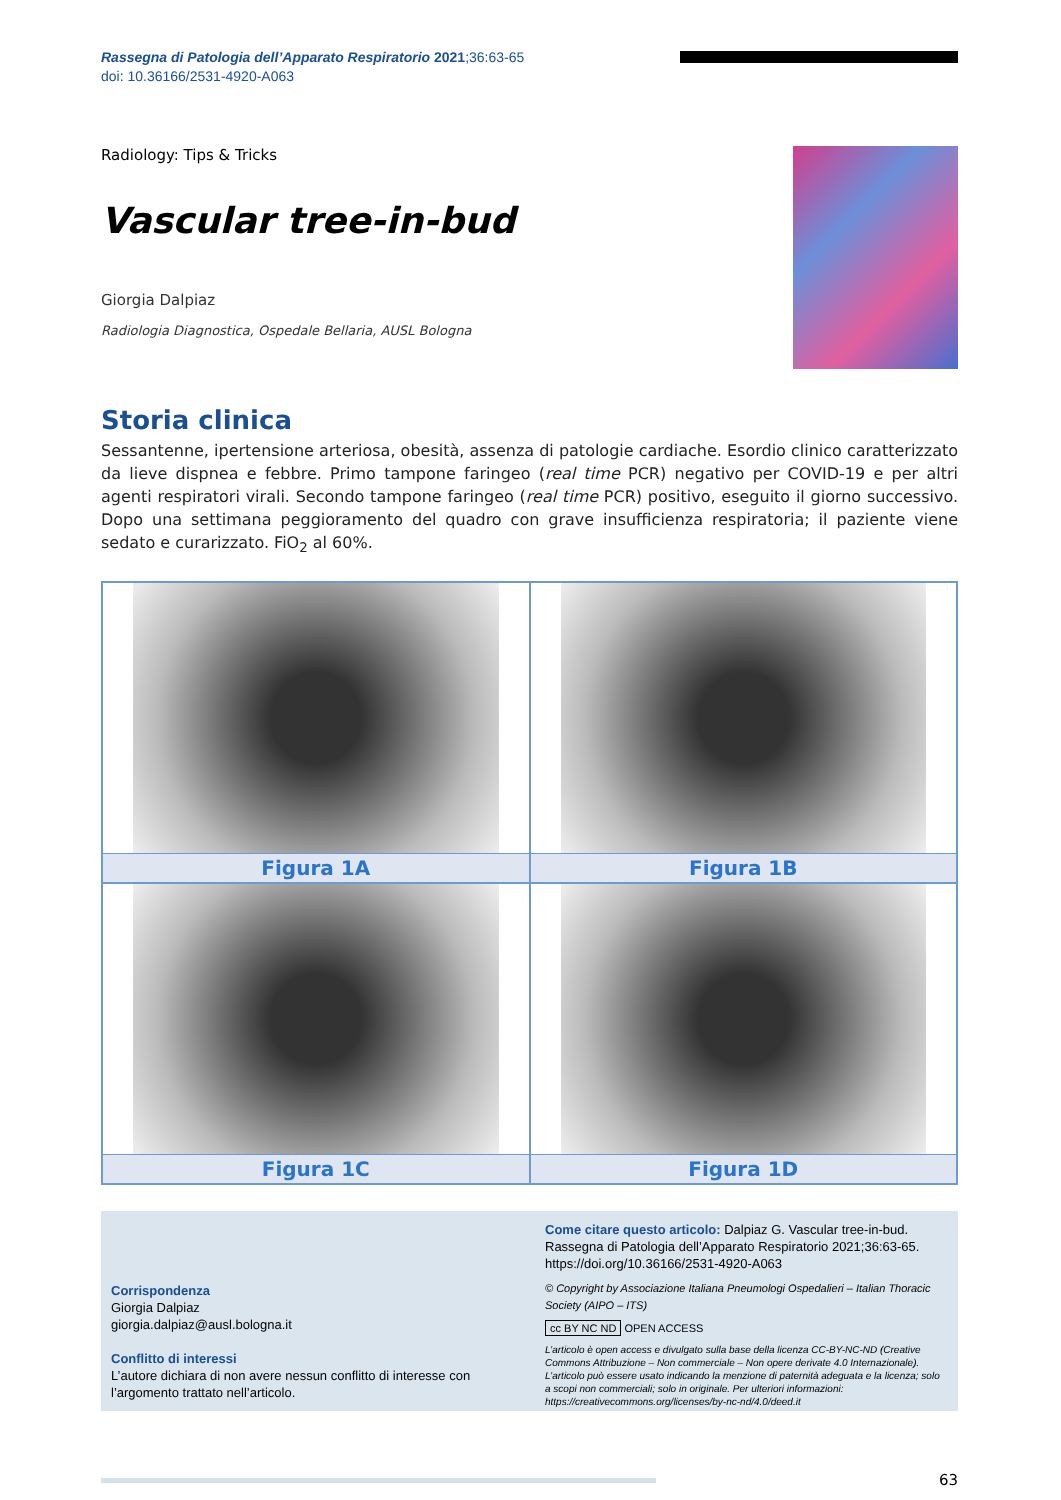Rassegna di Patologia dell’Apparato Respiratorio 2021;36:63-65
doi: 10.36166/2531-4920-A063
Radiology: Tips & Tricks
Vascular tree-in-bud
Giorgia Dalpiaz
Radiologia Diagnostica, Ospedale Bellaria, AUSL Bologna
Storia clinica
Sessantenne, ipertensione arteriosa, obesità, assenza di patologie cardiache. Esordio clinico caratterizzato da lieve dispnea e febbre. Primo tampone faringeo (real time PCR) negativo per COVID-19 e per altri agenti respiratori virali. Secondo tampone faringeo (real time PCR) positivo, eseguito il giorno successivo. Dopo una settimana peggioramento del quadro con grave insufficienza respiratoria; il paziente viene sedato e curarizzato. FiO<sub>2</sub> al 60%.
Figura 1A
Figura 1B
Figura 1C
Figura 1D
Corrispondenza
Giorgia Dalpiaz
giorgia.dalpiaz@ausl.bologna.it
Conflitto di interessi
L’autore dichiara di non avere nessun conflitto di interesse con l’argomento trattato nell’articolo.
Come citare questo articolo: Dalpiaz G. Vascular tree-in-bud. Rassegna di Patologia dell’Apparato Respiratorio 2021;36:63-65. https://doi.org/10.36166/2531-4920-A063
© Copyright by Associazione Italiana Pneumologi Ospedalieri – Italian Thoracic Society (AIPO – ITS)
cc BY NC ND OPEN ACCESS
L’articolo è open access e divulgato sulla base della licenza CC-BY-NC-ND (Creative Commons Attribuzione – Non commerciale – Non opere derivate 4.0 Internazionale). L’articolo può essere usato indicando la menzione di paternità adeguata e la licenza; solo a scopi non commerciali; solo in originale. Per ulteriori informazioni: https://creativecommons.org/licenses/by-nc-nd/4.0/deed.it
63